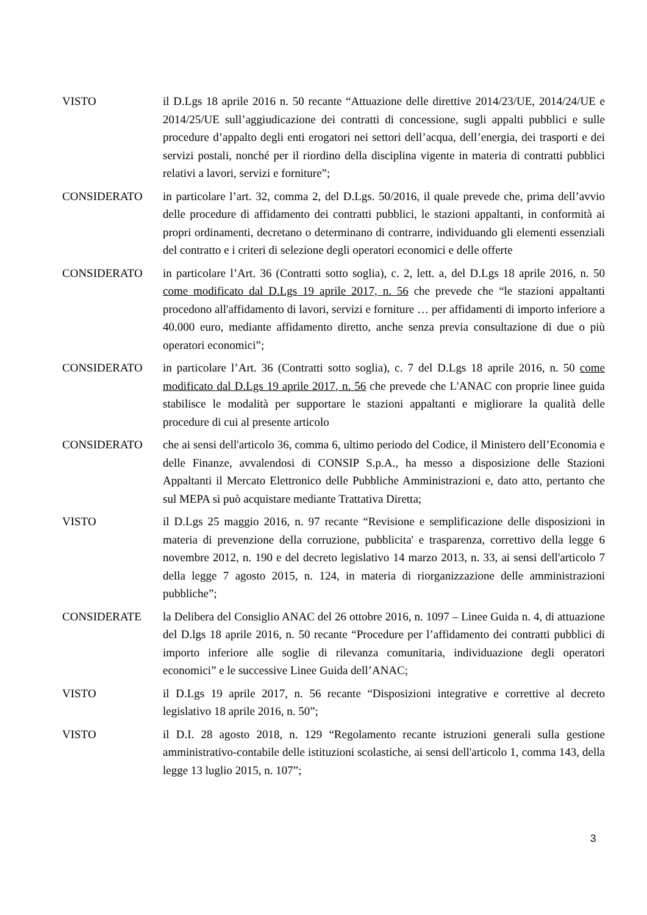VISTO il D.Lgs 18 aprile 2016 n. 50 recante “Attuazione delle direttive 2014/23/UE, 2014/24/UE e 2014/25/UE sull’aggiudicazione dei contratti di concessione, sugli appalti pubblici e sulle procedure d’appalto degli enti erogatori nei settori dell’acqua, dell’energia, dei trasporti e dei servizi postali, nonché per il riordino della disciplina vigente in materia di contratti pubblici relativi a lavori, servizi e forniture”;
CONSIDERATO in particolare l’art. 32, comma 2, del D.Lgs. 50/2016, il quale prevede che, prima dell’avvio delle procedure di affidamento dei contratti pubblici, le stazioni appaltanti, in conformità ai propri ordinamenti, decretano o determinano di contrarre, individuando gli elementi essenziali del contratto e i criteri di selezione degli operatori economici e delle offerte
CONSIDERATO in particolare l’Art. 36 (Contratti sotto soglia), c. 2, lett. a, del D.Lgs 18 aprile 2016, n. 50 come modificato dal D.Lgs 19 aprile 2017, n. 56 che prevede che “le stazioni appaltanti procedono all'affidamento di lavori, servizi e forniture … per affidamenti di importo inferiore a 40.000 euro, mediante affidamento diretto, anche senza previa consultazione di due o più operatori economici”;
CONSIDERATO in particolare l’Art. 36 (Contratti sotto soglia), c. 7 del D.Lgs 18 aprile 2016, n. 50 come modificato dal D.Lgs 19 aprile 2017, n. 56 che prevede che L'ANAC con proprie linee guida stabilisce le modalità per supportare le stazioni appaltanti e migliorare la qualità delle procedure di cui al presente articolo
CONSIDERATO che ai sensi dell'articolo 36, comma 6, ultimo periodo del Codice, il Ministero dell’Economia e delle Finanze, avvalendosi di CONSIP S.p.A., ha messo a disposizione delle Stazioni Appaltanti il Mercato Elettronico delle Pubbliche Amministrazioni e, dato atto, pertanto che sul MEPA si può acquistare mediante Trattativa Diretta;
VISTO il D.Lgs 25 maggio 2016, n. 97 recante “Revisione e semplificazione delle disposizioni in materia di prevenzione della corruzione, pubblicita' e trasparenza, correttivo della legge 6 novembre 2012, n. 190 e del decreto legislativo 14 marzo 2013, n. 33, ai sensi dell'articolo 7 della legge 7 agosto 2015, n. 124, in materia di riorganizzazione delle amministrazioni pubbliche”;
CONSIDERATE la Delibera del Consiglio ANAC del 26 ottobre 2016, n. 1097 – Linee Guida n. 4, di attuazione del D.lgs 18 aprile 2016, n. 50 recante “Procedure per l’affidamento dei contratti pubblici di importo inferiore alle soglie di rilevanza comunitaria, individuazione degli operatori economici” e le successive Linee Guida dell’ANAC;
VISTO il D.Lgs 19 aprile 2017, n. 56 recante “Disposizioni integrative e correttive al decreto legislativo 18 aprile 2016, n. 50”;
VISTO il D.I. 28 agosto 2018, n. 129 “Regolamento recante istruzioni generali sulla gestione amministrativo-contabile delle istituzioni scolastiche, ai sensi dell'articolo 1, comma 143, della legge 13 luglio 2015, n. 107”;
3